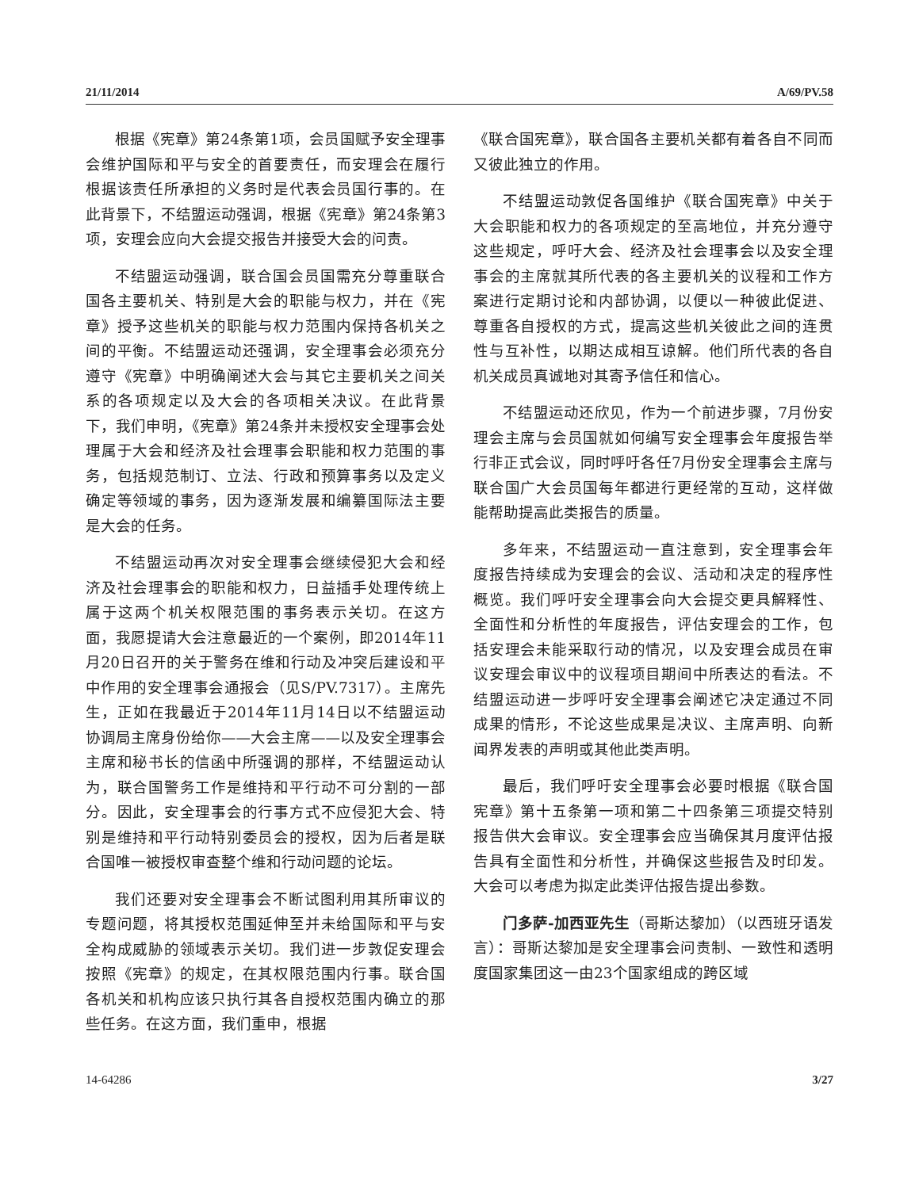21/11/2014 A/69/PV.58
根据《宪章》第24条第1项，会员国赋予安全理事会维护国际和平与安全的首要责任，而安理会在履行根据该责任所承担的义务时是代表会员国行事的。在此背景下，不结盟运动强调，根据《宪章》第24条第3项，安理会应向大会提交报告并接受大会的问责。
不结盟运动强调，联合国会员国需充分尊重联合国各主要机关、特别是大会的职能与权力，并在《宪章》授予这些机关的职能与权力范围内保持各机关之间的平衡。不结盟运动还强调，安全理事会必须充分遵守《宪章》中明确阐述大会与其它主要机关之间关系的各项规定以及大会的各项相关决议。在此背景下，我们申明，《宪章》第24条并未授权安全理事会处理属于大会和经济及社会理事会职能和权力范围的事务，包括规范制订、立法、行政和预算事务以及定义确定等领域的事务，因为逐渐发展和编纂国际法主要是大会的任务。
不结盟运动再次对安全理事会继续侵犯大会和经济及社会理事会的职能和权力，日益插手处理传统上属于这两个机关权限范围的事务表示关切。在这方面，我愿提请大会注意最近的一个案例，即2014年11月20日召开的关于警务在维和行动及冲突后建设和平中作用的安全理事会通报会（见S/PV.7317）。主席先生，正如在我最近于2014年11月14日以不结盟运动协调局主席身份给你——大会主席——以及安全理事会主席和秘书长的信函中所强调的那样，不结盟运动认为，联合国警务工作是维持和平行动不可分割的一部分。因此，安全理事会的行事方式不应侵犯大会、特别是维持和平行动特别委员会的授权，因为后者是联合国唯一被授权审查整个维和行动问题的论坛。
我们还要对安全理事会不断试图利用其所审议的专题问题，将其授权范围延伸至并未给国际和平与安全构成威胁的领域表示关切。我们进一步敦促安理会按照《宪章》的规定，在其权限范围内行事。联合国各机关和机构应该只执行其各自授权范围内确立的那些任务。在这方面，我们重申，根据
《联合国宪章》，联合国各主要机关都有着各自不同而又彼此独立的作用。
不结盟运动敦促各国维护《联合国宪章》中关于大会职能和权力的各项规定的至高地位，并充分遵守这些规定，呼吁大会、经济及社会理事会以及安全理事会的主席就其所代表的各主要机关的议程和工作方案进行定期讨论和内部协调，以便以一种彼此促进、尊重各自授权的方式，提高这些机关彼此之间的连贯性与互补性，以期达成相互谅解。他们所代表的各自机关成员真诚地对其寄予信任和信心。
不结盟运动还欣见，作为一个前进步骤，7月份安理会主席与会员国就如何编写安全理事会年度报告举行非正式会议，同时呼吁各任7月份安全理事会主席与联合国广大会员国每年都进行更经常的互动，这样做能帮助提高此类报告的质量。
多年来，不结盟运动一直注意到，安全理事会年度报告持续成为安理会的会议、活动和决定的程序性概览。我们呼吁安全理事会向大会提交更具解释性、全面性和分析性的年度报告，评估安理会的工作，包括安理会未能采取行动的情况，以及安理会成员在审议安理会审议中的议程项目期间中所表达的看法。不结盟运动进一步呼吁安全理事会阐述它决定通过不同成果的情形，不论这些成果是决议、主席声明、向新闻界发表的声明或其他此类声明。
最后，我们呼吁安全理事会必要时根据《联合国宪章》第十五条第一项和第二十四条第三项提交特别报告供大会审议。安全理事会应当确保其月度评估报告具有全面性和分析性，并确保这些报告及时印发。大会可以考虑为拟定此类评估报告提出参数。
门多萨-加西亚先生（哥斯达黎加）（以西班牙语发言）：哥斯达黎加是安全理事会问责制、一致性和透明度国家集团这一由23个国家组成的跨区域
14-64286 3/27